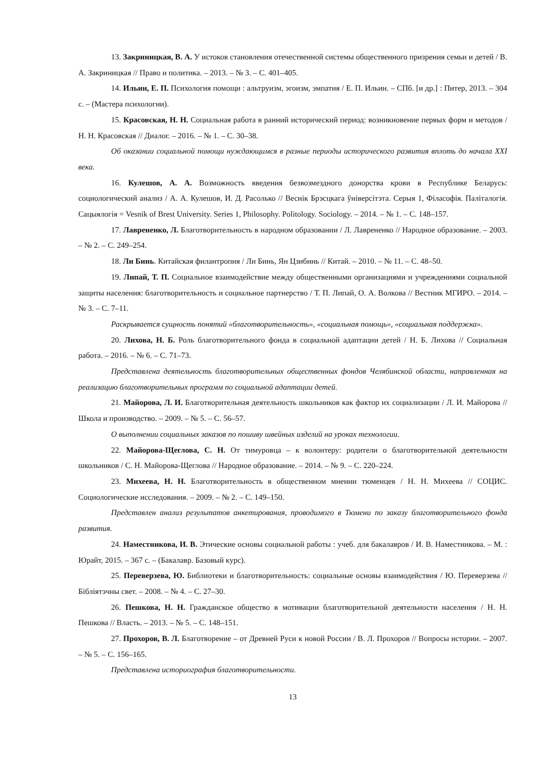13. Закриницкая, В. А. У истоков становления отечественной системы общественного призрения семьи и детей / В. А. Закриницкая // Право и политика. – 2013. – № 3. – С. 401–405.
14. Ильин, Е. П. Психология помощи : альтруизм, эгоизм, эмпатия / Е. П. Ильин. – СПб. [и др.] : Питер, 2013. – 304 с. – (Мастера психологии).
15. Красовская, Н. Н. Социальная работа в ранний исторический период: возникновение первых форм и методов / Н. Н. Красовская // Диалог. – 2016. – № 1. – С. 30–38.
Об оказании социальной помощи нуждающимся в разные периоды исторического развития вплоть до начала XXI века.
16. Кулешов, А. А. Возможность введения безвозмездного донорства крови в Республике Беларусь: социологический анализ / А. А. Кулешов, И. Д. Расолько // Веснік Брэсцкага ўніверсітэта. Серыя 1, Філасофія. Паліталогія. Сацыялогія = Vesnik of Brest University. Series 1, Philosophy. Politology. Sociology. – 2014. – № 1. – С. 148–157.
17. Лаврененко, Л. Благотворительность в народном образовании / Л. Лаврененко // Народное образование. – 2003. – № 2. – С. 249–254.
18. Ли Бинь. Китайская филантропия / Ли Бинь, Ян Цзибинь // Китай. – 2010. – № 11. – С. 48–50.
19. Липай, Т. П. Социальное взаимодействие между общественными организациями и учреждениями социальной защиты населения: благотворительность и социальное партнерство / Т. П. Липай, О. А. Волкова // Вестник МГИРО. – 2014. – № 3. – С. 7–11.
Раскрывается сущность понятий «благотворительность», «социальная помощь», «социальная поддержка».
20. Лихова, Н. Б. Роль благотворительного фонда в социальной адаптации детей / Н. Б. Лихова // Социальная работа. – 2016. – № 6. – С. 71–73.
Представлена деятельность благотворительных общественных фондов Челябинской области, направленная на реализацию благотворительных программ по социальной адаптации детей.
21. Майорова, Л. И. Благотворительная деятельность школьников как фактор их социализации / Л. И. Майорова // Школа и производство. – 2009. – № 5. – С. 56–57.
О выполнении социальных заказов по пошиву швейных изделий на уроках технологии.
22. Майорова-Щеглова, С. Н. От тимуровца – к волонтеру: родители о благотворительной деятельности школьников / С. Н. Майорова-Щеглова // Народное образование. – 2014. – № 9. – С. 220–224.
23. Михеева, Н. Н. Благотворительность в общественном мнении тюменцев / Н. Н. Михеева // СОЦИС. Социологические исследования. – 2009. – № 2. – С. 149–150.
Представлен анализ результатов анкетирования, проводимого в Тюмени по заказу благотворительного фонда развития.
24. Наместникова, И. В. Этические основы социальной работы : учеб. для бакалавров / И. В. Наместникова. – М. : Юрайт, 2015. – 367 с. – (Бакалавр. Базовый курс).
25. Переверзева, Ю. Библиотеки и благотворительность: социальные основы взаимодействия / Ю. Переверзева // Бібліятэчны свет. – 2008. – № 4. – С. 27–30.
26. Пешкова, Н. Н. Гражданское общество в мотивации благотворительной деятельности населения / Н. Н. Пешкова // Власть. – 2013. – № 5. – С. 148–151.
27. Прохоров, В. Л. Благотворение – от Древней Руси к новой России / В. Л. Прохоров // Вопросы истории. – 2007. – № 5. – С. 156–165.
Представлена историография благотворительности.
13